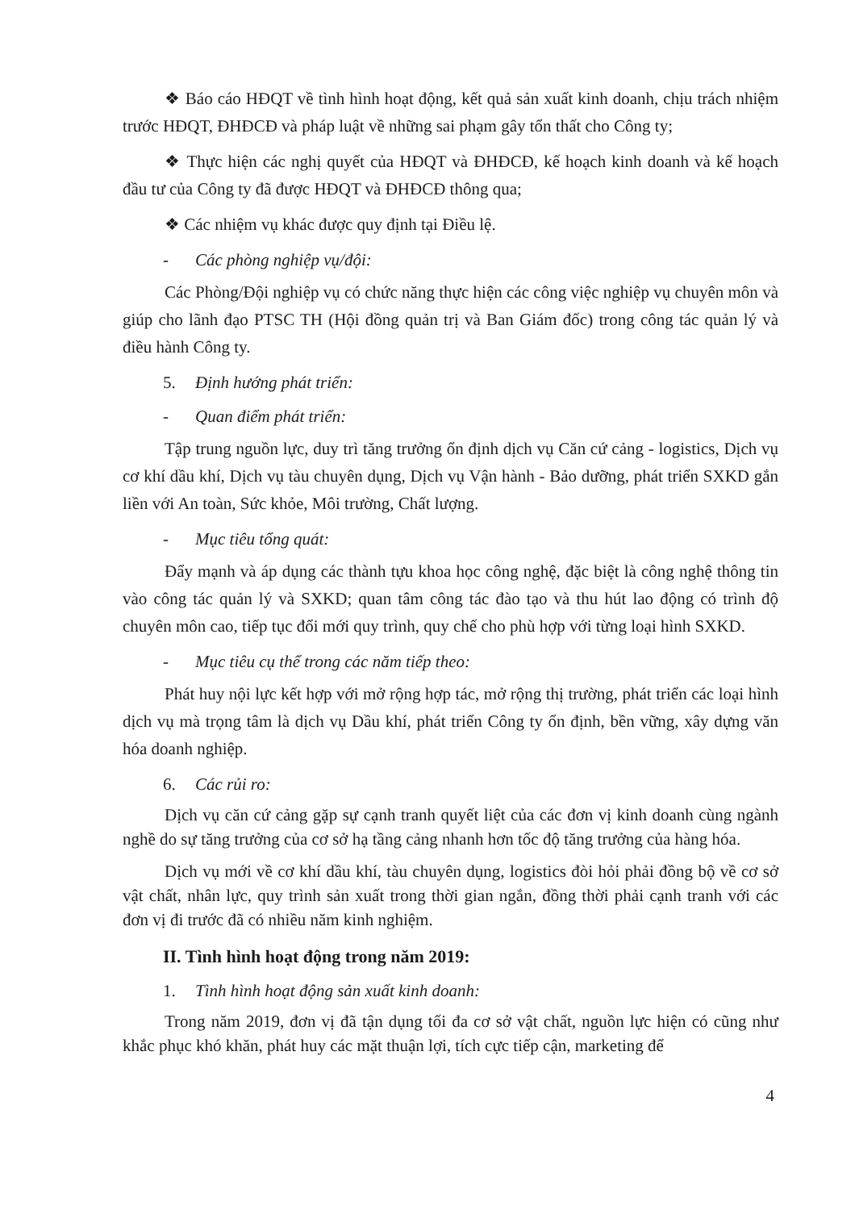❖ Báo cáo HĐQT về tình hình hoạt động, kết quả sản xuất kinh doanh, chịu trách nhiệm trước HĐQT, ĐHĐCĐ và pháp luật về những sai phạm gây tổn thất cho Công ty;
❖ Thực hiện các nghị quyết của HĐQT và ĐHĐCĐ, kế hoạch kinh doanh và kế hoạch đầu tư của Công ty đã được HĐQT và ĐHĐCĐ thông qua;
❖ Các nhiệm vụ khác được quy định tại Điều lệ.
- Các phòng nghiệp vụ/đội:
Các Phòng/Đội nghiệp vụ có chức năng thực hiện các công việc nghiệp vụ chuyên môn và giúp cho lãnh đạo PTSC TH (Hội đồng quản trị và Ban Giám đốc) trong công tác quản lý và điều hành Công ty.
5. Định hướng phát triển:
- Quan điểm phát triển:
Tập trung nguồn lực, duy trì tăng trưởng ổn định dịch vụ Căn cứ cảng - logistics, Dịch vụ cơ khí dầu khí, Dịch vụ tàu chuyên dụng, Dịch vụ Vận hành - Bảo dưỡng, phát triển SXKD gắn liền với An toàn, Sức khỏe, Môi trường, Chất lượng.
- Mục tiêu tổng quát:
Đẩy mạnh và áp dụng các thành tựu khoa học công nghệ, đặc biệt là công nghệ thông tin vào công tác quản lý và SXKD; quan tâm công tác đào tạo và thu hút lao động có trình độ chuyên môn cao, tiếp tục đổi mới quy trình, quy chế cho phù hợp với từng loại hình SXKD.
- Mục tiêu cụ thể trong các năm tiếp theo:
Phát huy nội lực kết hợp với mở rộng hợp tác, mở rộng thị trường, phát triển các loại hình dịch vụ mà trọng tâm là dịch vụ Dầu khí, phát triển Công ty ổn định, bền vững, xây dựng văn hóa doanh nghiệp.
6. Các rủi ro:
Dịch vụ căn cứ cảng gặp sự cạnh tranh quyết liệt của các đơn vị kinh doanh cùng ngành nghề do sự tăng trưởng của cơ sở hạ tầng cảng nhanh hơn tốc độ tăng trưởng của hàng hóa.
Dịch vụ mới về cơ khí dầu khí, tàu chuyên dụng, logistics đòi hỏi phải đồng bộ về cơ sở vật chất, nhân lực, quy trình sản xuất trong thời gian ngắn, đồng thời phải cạnh tranh với các đơn vị đi trước đã có nhiều năm kinh nghiệm.
II. Tình hình hoạt động trong năm 2019:
1. Tình hình hoạt động sản xuất kinh doanh:
Trong năm 2019, đơn vị đã tận dụng tối đa cơ sở vật chất, nguồn lực hiện có cũng như khắc phục khó khăn, phát huy các mặt thuận lợi, tích cực tiếp cận, marketing để
4